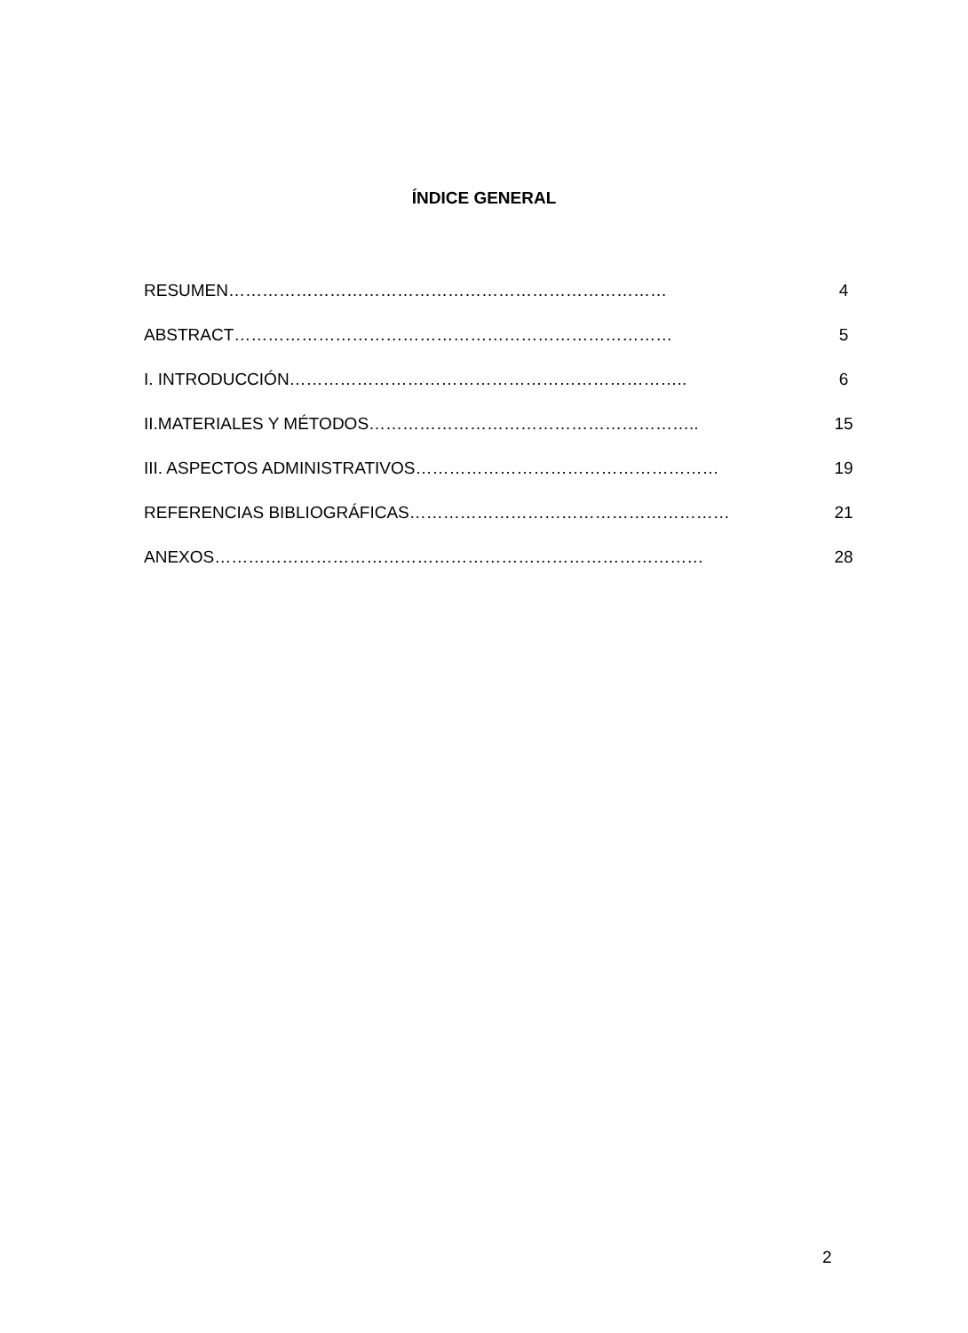ÍNDICE GENERAL
RESUMEN…………………………………………………………………… 4
ABSTRACT…………………………………………………………………… 5
I. INTRODUCCIÓN…………………………………………………………….. 6
II.MATERIALES Y MÉTODOS………………………………………………….. 15
III. ASPECTOS ADMINISTRATIVOS……………………………………………… 19
REFERENCIAS BIBLIOGRÁFICAS………………………………………………… 21
ANEXOS…………………………………………………………………………… 28
2